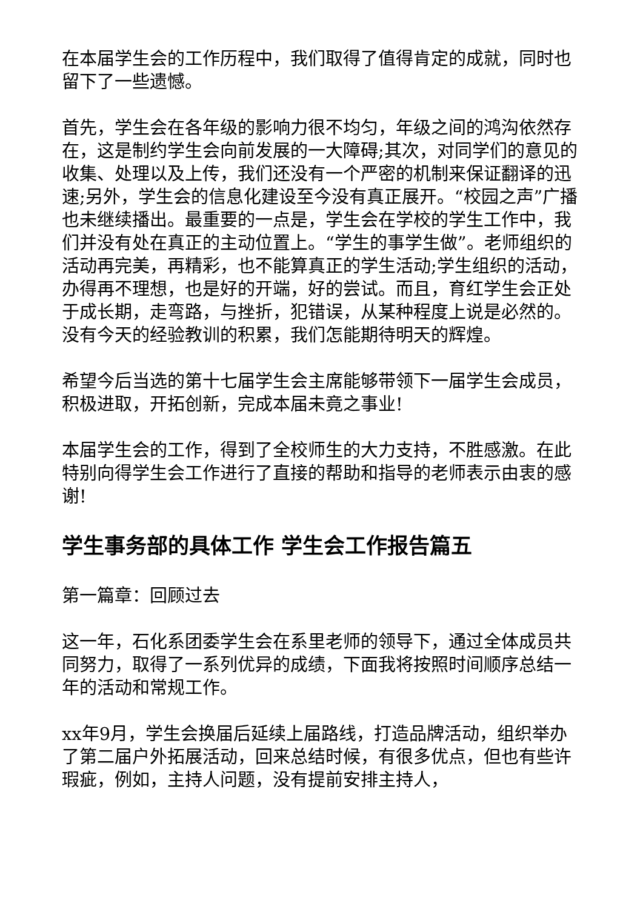在本届学生会的工作历程中，我们取得了值得肯定的成就，同时也留下了一些遗憾。
首先，学生会在各年级的影响力很不均匀，年级之间的鸿沟依然存在，这是制约学生会向前发展的一大障碍;其次，对同学们的意见的收集、处理以及上传，我们还没有一个严密的机制来保证翻译的迅速;另外，学生会的信息化建设至今没有真正展开。“校园之声”广播也未继续播出。最重要的一点是，学生会在学校的学生工作中，我们并没有处在真正的主动位置上。“学生的事学生做”。老师组织的活动再完美，再精彩，也不能算真正的学生活动;学生组织的活动，办得再不理想，也是好的开端，好的尝试。而且，育红学生会正处于成长期，走弯路，与挫折，犯错误，从某种程度上说是必然的。没有今天的经验教训的积累，我们怎能期待明天的辉煌。
希望今后当选的第十七届学生会主席能够带领下一届学生会成员，积极进取，开拓创新，完成本届未竟之事业!
本届学生会的工作，得到了全校师生的大力支持，不胜感激。在此特别向得学生会工作进行了直接的帮助和指导的老师表示由衷的感谢!
学生事务部的具体工作 学生会工作报告篇五
第一篇章：回顾过去
这一年，石化系团委学生会在系里老师的领导下，通过全体成员共同努力，取得了一系列优异的成绩，下面我将按照时间顺序总结一年的活动和常规工作。
xx年9月，学生会换届后延续上届路线，打造品牌活动，组织举办了第二届户外拓展活动，回来总结时候，有很多优点，但也有些许瑕疵，例如，主持人问题，没有提前安排主持人，